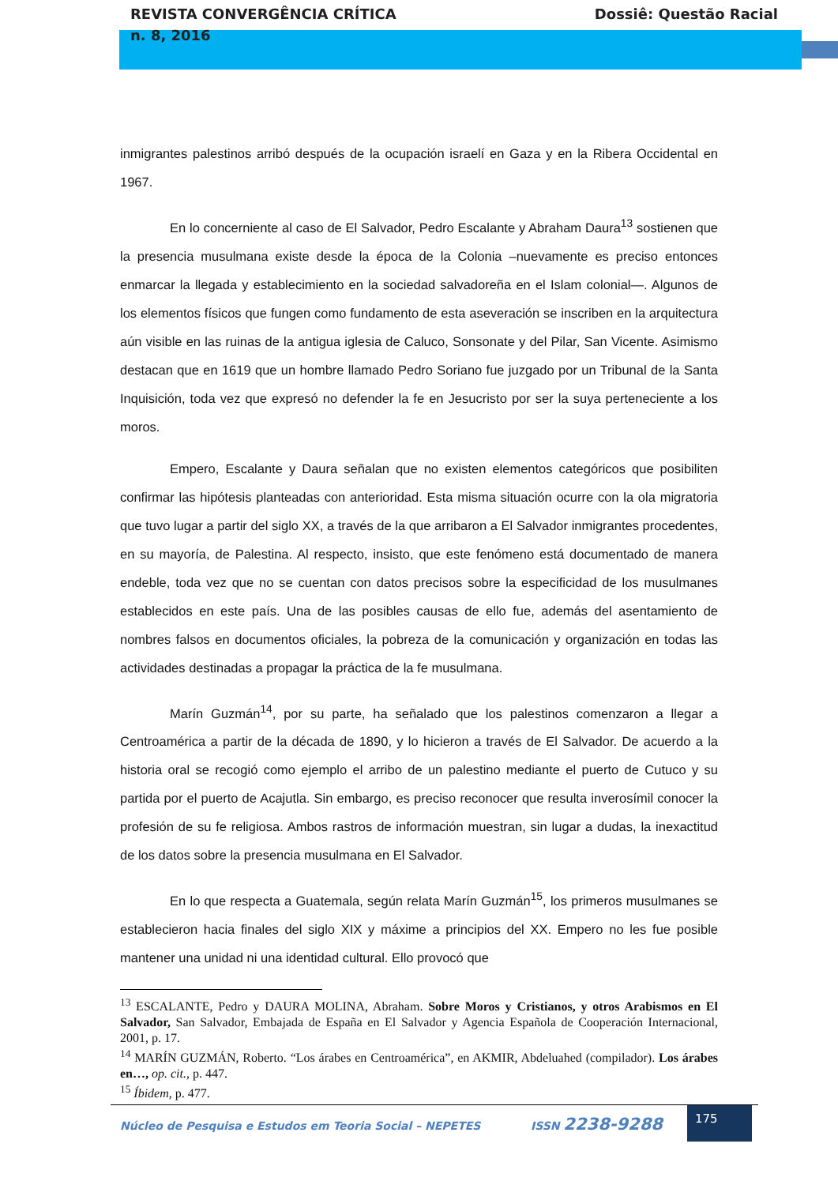REVISTA CONVERGÊNCIA CRÍTICA
n. 8, 2016
Dossiê: Questão Racial
inmigrantes palestinos arribó después de la ocupación israelí en Gaza y en la Ribera Occidental en 1967.
En lo concerniente al caso de El Salvador, Pedro Escalante y Abraham Daura<sup>13</sup> sostienen que la presencia musulmana existe desde la época de la Colonia –nuevamente es preciso entonces enmarcar la llegada y establecimiento en la sociedad salvadoreña en el Islam colonial—. Algunos de los elementos físicos que fungen como fundamento de esta aseveración se inscriben en la arquitectura aún visible en las ruinas de la antigua iglesia de Caluco, Sonsonate y del Pilar, San Vicente. Asimismo destacan que en 1619 que un hombre llamado Pedro Soriano fue juzgado por un Tribunal de la Santa Inquisición, toda vez que expresó no defender la fe en Jesucristo por ser la suya perteneciente a los moros.
Empero, Escalante y Daura señalan que no existen elementos categóricos que posibiliten confirmar las hipótesis planteadas con anterioridad. Esta misma situación ocurre con la ola migratoria que tuvo lugar a partir del siglo XX, a través de la que arribaron a El Salvador inmigrantes procedentes, en su mayoría, de Palestina. Al respecto, insisto, que este fenómeno está documentado de manera endeble, toda vez que no se cuentan con datos precisos sobre la especificidad de los musulmanes establecidos en este país. Una de las posibles causas de ello fue, además del asentamiento de nombres falsos en documentos oficiales, la pobreza de la comunicación y organización en todas las actividades destinadas a propagar la práctica de la fe musulmana.
Marín Guzmán<sup>14</sup>, por su parte, ha señalado que los palestinos comenzaron a llegar a Centroamérica a partir de la década de 1890, y lo hicieron a través de El Salvador. De acuerdo a la historia oral se recogió como ejemplo el arribo de un palestino mediante el puerto de Cutuco y su partida por el puerto de Acajutla. Sin embargo, es preciso reconocer que resulta inverosímil conocer la profesión de su fe religiosa. Ambos rastros de información muestran, sin lugar a dudas, la inexactitud de los datos sobre la presencia musulmana en El Salvador.
En lo que respecta a Guatemala, según relata Marín Guzmán<sup>15</sup>, los primeros musulmanes se establecieron hacia finales del siglo XIX y máxime a principios del XX. Empero no les fue posible mantener una unidad ni una identidad cultural. Ello provocó que
<sup>13</sup> ESCALANTE, Pedro y DAURA MOLINA, Abraham. Sobre Moros y Cristianos, y otros Arabismos en El Salvador, San Salvador, Embajada de España en El Salvador y Agencia Española de Cooperación Internacional, 2001, p. 17.
<sup>14</sup> MARÍN GUZMÁN, Roberto. “Los árabes en Centroamérica”, en AKMIR, Abdeluahed (compilador). Los árabes en…, op. cit., p. 447.
<sup>15</sup> Íbidem, p. 477.
Núcleo de Pesquisa e Estudos em Teoria Social – NEPETES
ISSN 2238-9288
175